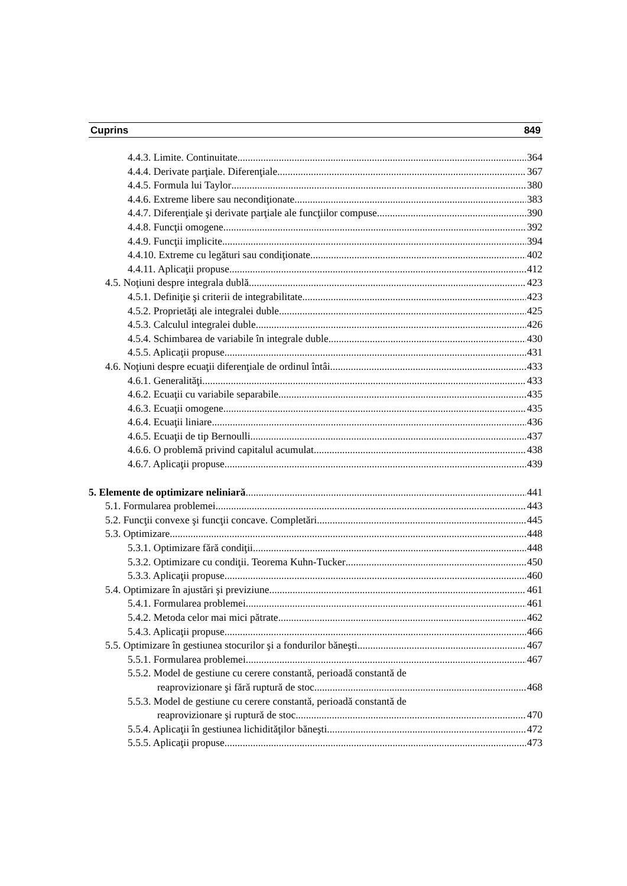Cuprins 849
4.4.3. Limite. Continuitate 364
4.4.4. Derivate parţiale. Diferenţiale 367
4.4.5. Formula lui Taylor 380
4.4.6. Extreme libere sau necondiţionate 383
4.4.7. Diferenţiale şi derivate parţiale ale funcţiilor compuse 390
4.4.8. Funcţii omogene 392
4.4.9. Funcţii implicite 394
4.4.10. Extreme cu legături sau condiţionate 402
4.4.11. Aplicaţii propuse 412
4.5. Noţiuni despre integrala dublă 423
4.5.1. Definiţie şi criterii de integrabilitate 423
4.5.2. Proprietăţi ale integralei duble 425
4.5.3. Calculul integralei duble 426
4.5.4. Schimbarea de variabile în integrale duble 430
4.5.5. Aplicaţii propuse 431
4.6. Noţiuni despre ecuaţii diferenţiale de ordinul întâi 433
4.6.1. Generalităţi 433
4.6.2. Ecuaţii cu variabile separabile 435
4.6.3. Ecuaţii omogene 435
4.6.4. Ecuaţii liniare 436
4.6.5. Ecuaţii de tip Bernoulli 437
4.6.6. O problemă privind capitalul acumulat 438
4.6.7. Aplicaţii propuse 439
5. Elemente de optimizare neliniară 441
5.1. Formularea problemei 443
5.2. Funcţii convexe şi funcţii concave. Completări 445
5.3. Optimizare 448
5.3.1. Optimizare fără condiţii 448
5.3.2. Optimizare cu condiţii. Teorema Kuhn-Tucker 450
5.3.3. Aplicaţii propuse 460
5.4. Optimizare în ajustări şi previziune 461
5.4.1. Formularea problemei 461
5.4.2. Metoda celor mai mici pătrate 462
5.4.3. Aplicaţii propuse 466
5.5. Optimizare în gestiunea stocurilor şi a fondurilor băneşti 467
5.5.1. Formularea problemei 467
5.5.2. Model de gestiune cu cerere constantă, perioadă constantă de
reaprovizionare şi fără ruptură de stoc 468
5.5.3. Model de gestiune cu cerere constantă, perioadă constantă de
reaprovizionare şi ruptură de stoc 470
5.5.4. Aplicaţii în gestiunea lichidităţilor băneşti 472
5.5.5. Aplicaţii propuse 473